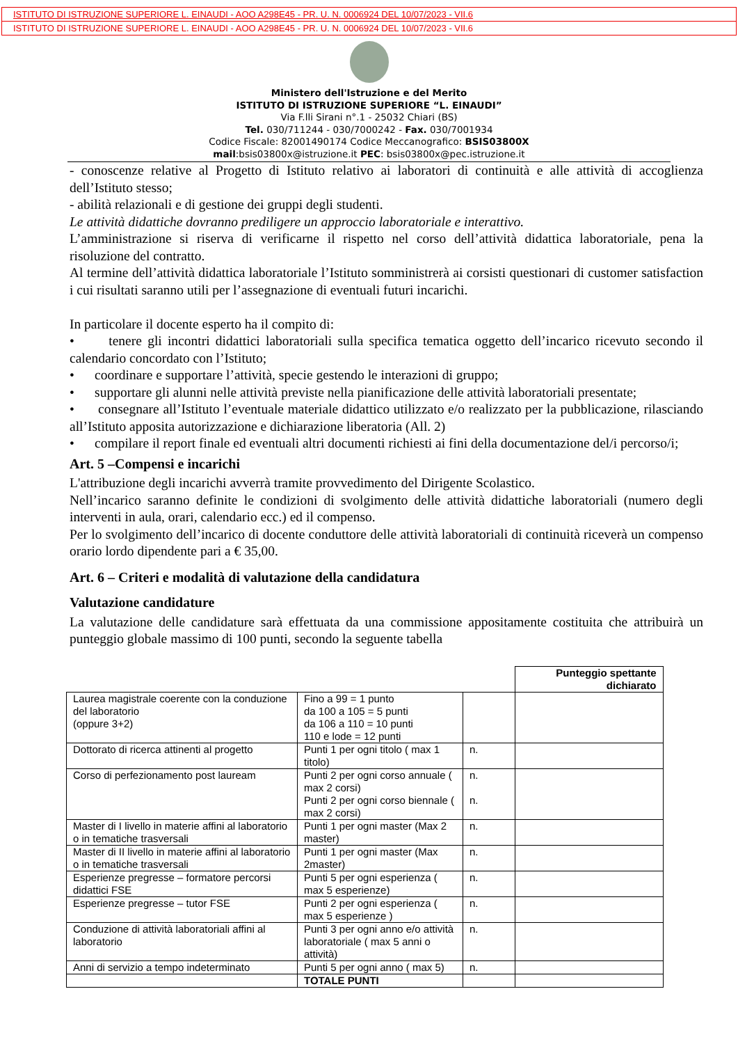ISTITUTO DI ISTRUZIONE SUPERIORE L. EINAUDI - AOO A298E45 - PR. U. N. 0006924 DEL 10/07/2023 - VII.6
ISTITUTO DI ISTRUZIONE SUPERIORE L. EINAUDI - AOO A298E45 - PR. U. N. 0006924 DEL 10/07/2023 - VII.6
Ministero dell'Istruzione e del Merito
ISTITUTO DI ISTRUZIONE SUPERIORE “L. EINAUDI”
Via F.lli Sirani n°.1 - 25032 Chiari (BS)
Tel. 030/711244 - 030/7000242 - Fax. 030/7001934
Codice Fiscale: 82001490174 Codice Meccanografico: BSIS03800X
mail:bsis03800x@istruzione.it PEC: bsis03800x@pec.istruzione.it
- conoscenze relative al Progetto di Istituto relativo ai laboratori di continuità e alle attività di accoglienza dell’Istituto stesso;
- abilità relazionali e di gestione dei gruppi degli studenti.
Le attività didattiche dovranno prediligere un approccio laboratoriale e interattivo.
L’amministrazione si riserva di verificarne il rispetto nel corso dell’attività didattica laboratoriale, pena la risoluzione del contratto.
Al termine dell’attività didattica laboratoriale l’Istituto somministrerà ai corsisti questionari di customer satisfaction i cui risultati saranno utili per l’assegnazione di eventuali futuri incarichi.
In particolare il docente esperto ha il compito di:
• tenere gli incontri didattici laboratoriali sulla specifica tematica oggetto dell’incarico ricevuto secondo il calendario concordato con l’Istituto;
• coordinare e supportare l’attività, specie gestendo le interazioni di gruppo;
• supportare gli alunni nelle attività previste nella pianificazione delle attività laboratoriali presentate;
• consegnare all’Istituto l’eventuale materiale didattico utilizzato e/o realizzato per la pubblicazione, rilasciando all’Istituto apposita autorizzazione e dichiarazione liberatoria (All. 2)
• compilare il report finale ed eventuali altri documenti richiesti ai fini della documentazione del/i percorso/i;
Art. 5 –Compensi e incarichi
L'attribuzione degli incarichi avverrà tramite provvedimento del Dirigente Scolastico.
Nell’incarico saranno definite le condizioni di svolgimento delle attività didattiche laboratoriali (numero degli interventi in aula, orari, calendario ecc.) ed il compenso.
Per lo svolgimento dell’incarico di docente conduttore delle attività laboratoriali di continuità riceverà un compenso orario lordo dipendente pari a € 35,00.
Art. 6 – Criteri e modalità di valutazione della candidatura
Valutazione candidature
La valutazione delle candidature sarà effettuata da una commissione appositamente costituita che attribuirà un punteggio globale massimo di 100 punti, secondo la seguente tabella
| | | | Punteggio spettante dichiarato |
| Laurea magistrale coerente con la conduzione del laboratorio (oppure 3+2) | Fino a 99 = 1 punto da 100 a 105 = 5 punti da 106 a 110 = 10 punti 110 e lode = 12 punti | | |
| Dottorato di ricerca attinenti al progetto | Punti 1 per ogni titolo ( max 1 titolo) | n. | |
| Corso di perfezionamento post lauream | Punti 2 per ogni corso annuale ( max 2 corsi) Punti 2 per ogni corso biennale ( max 2 corsi) | n. n. | |
| Master di I livello in materie affini al laboratorio o in tematiche trasversali | Punti 1 per ogni master (Max 2 master) | n. | |
| Master di II livello in materie affini al laboratorio o in tematiche trasversali | Punti 1 per ogni master (Max 2master) | n. | |
| Esperienze pregresse – formatore percorsi didattici FSE | Punti 5 per ogni esperienza ( max 5 esperienze) | n. | |
| Esperienze pregresse – tutor FSE | Punti 2 per ogni esperienza ( max 5 esperienze ) | n. | |
| Conduzione di attività laboratoriali affini al laboratorio | Punti 3 per ogni anno e/o attività laboratoriale ( max 5 anni o attività) | n. | |
| Anni di servizio a tempo indeterminato | Punti 5 per ogni anno ( max 5) | n. | |
| | TOTALE PUNTI | | |